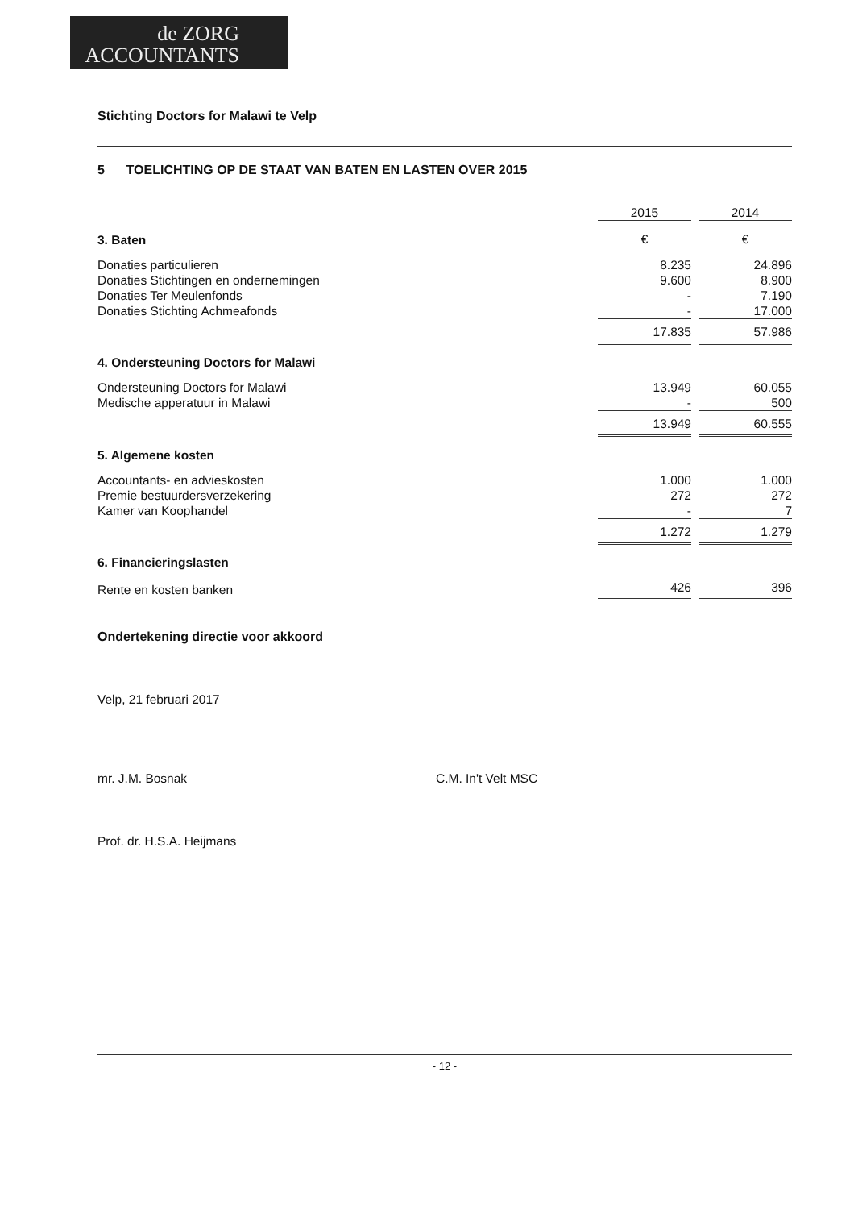de ZORG
ACCOUNTANTS
Stichting Doctors for Malawi te Velp
5 TOELICHTING OP DE STAAT VAN BATEN EN LASTEN OVER 2015
| | 2015 | | 2014 |
| 3. Baten | € | | € |
| Donaties particulieren | 8.235 | | 24.896 |
| Donaties Stichtingen en ondernemingen | 9.600 | | 8.900 |
| Donaties Ter Meulenfonds | - | | 7.190 |
| Donaties Stichting Achmeafonds | - | | 17.000 |
| | 17.835 | | 57.986 |
| 4. Ondersteuning Doctors for Malawi | | | |
| Ondersteuning Doctors for Malawi | 13.949 | | 60.055 |
| Medische apperatuur in Malawi | - | | 500 |
| | 13.949 | | 60.555 |
| 5. Algemene kosten | | | |
| Accountants- en advieskosten | 1.000 | | 1.000 |
| Premie bestuurdersverzekering | 272 | | 272 |
| Kamer van Koophandel | - | | 7 |
| | 1.272 | | 1.279 |
| 6. Financieringslasten | | | |
| Rente en kosten banken | 426 | | 396 |
Ondertekening directie voor akkoord
Velp, 21 februari 2017
mr. J.M. Bosnak C.M. In't Velt MSC
Prof. dr. H.S.A. Heijmans
- 12 -